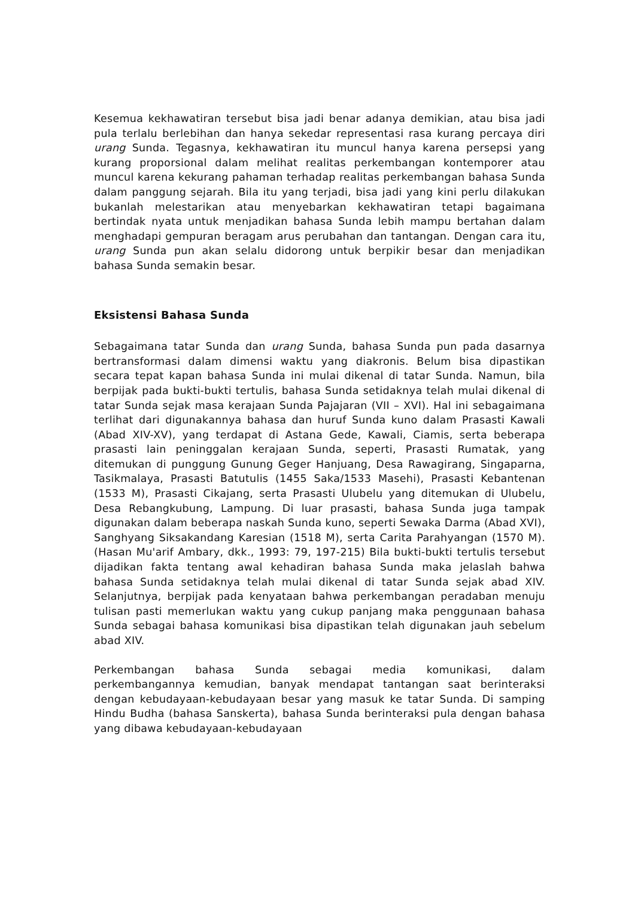Kesemua kekhawatiran tersebut bisa jadi benar adanya demikian, atau bisa jadi pula terlalu berlebihan dan hanya sekedar representasi rasa kurang percaya diri urang Sunda. Tegasnya, kekhawatiran itu muncul hanya karena persepsi yang kurang proporsional dalam melihat realitas perkembangan kontemporer atau muncul karena kekurang pahaman terhadap realitas perkembangan bahasa Sunda dalam panggung sejarah. Bila itu yang terjadi, bisa jadi yang kini perlu dilakukan bukanlah melestarikan atau menyebarkan kekhawatiran tetapi bagaimana bertindak nyata untuk menjadikan bahasa Sunda lebih mampu bertahan dalam menghadapi gempuran beragam arus perubahan dan tantangan. Dengan cara itu, urang Sunda pun akan selalu didorong untuk berpikir besar dan menjadikan bahasa Sunda semakin besar.
Eksistensi Bahasa Sunda
Sebagaimana tatar Sunda dan urang Sunda, bahasa Sunda pun pada dasarnya bertransformasi dalam dimensi waktu yang diakronis. Belum bisa dipastikan secara tepat kapan bahasa Sunda ini mulai dikenal di tatar Sunda. Namun, bila berpijak pada bukti-bukti tertulis, bahasa Sunda setidaknya telah mulai dikenal di tatar Sunda sejak masa kerajaan Sunda Pajajaran (VII – XVI). Hal ini sebagaimana terlihat dari digunakannya bahasa dan huruf Sunda kuno dalam Prasasti Kawali (Abad XIV-XV), yang terdapat di Astana Gede, Kawali, Ciamis, serta beberapa prasasti lain peninggalan kerajaan Sunda, seperti, Prasasti Rumatak, yang ditemukan di punggung Gunung Geger Hanjuang, Desa Rawagirang, Singaparna, Tasikmalaya, Prasasti Batutulis (1455 Saka/1533 Masehi), Prasasti Kebantenan (1533 M), Prasasti Cikajang, serta Prasasti Ulubelu yang ditemukan di Ulubelu, Desa Rebangkubung, Lampung. Di luar prasasti, bahasa Sunda juga tampak digunakan dalam beberapa naskah Sunda kuno, seperti Sewaka Darma (Abad XVI), Sanghyang Siksakandang Karesian (1518 M), serta Carita Parahyangan (1570 M). (Hasan Mu'arif Ambary, dkk., 1993: 79, 197-215) Bila bukti-bukti tertulis tersebut dijadikan fakta tentang awal kehadiran bahasa Sunda maka jelaslah bahwa bahasa Sunda setidaknya telah mulai dikenal di tatar Sunda sejak abad XIV. Selanjutnya, berpijak pada kenyataan bahwa perkembangan peradaban menuju tulisan pasti memerlukan waktu yang cukup panjang maka penggunaan bahasa Sunda sebagai bahasa komunikasi bisa dipastikan telah digunakan jauh sebelum abad XIV.
Perkembangan bahasa Sunda sebagai media komunikasi, dalam perkembangannya kemudian, banyak mendapat tantangan saat berinteraksi dengan kebudayaan-kebudayaan besar yang masuk ke tatar Sunda. Di samping Hindu Budha (bahasa Sanskerta), bahasa Sunda berinteraksi pula dengan bahasa yang dibawa kebudayaan-kebudayaan